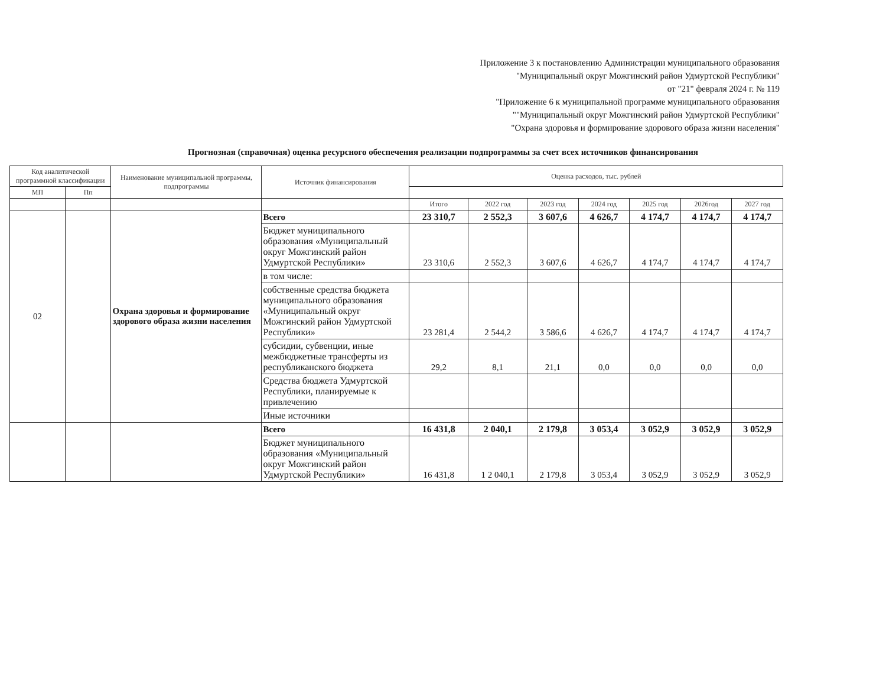Приложение 3 к постановлению Администрации муниципального образования
"Муниципальный округ Можгинский район Удмуртской Республики"
от "21" февраля 2024 г. № 119
"Приложение 6 к муниципальной программе муниципального образования
""Муниципальный округ Можгинский район Удмуртской Республики"
"Охрана здоровья и формирование здорового образа жизни населения"
Прогнозная (справочная) оценка ресурсного обеспечения реализации подпрограммы за счет всех источников финансирования
| Код аналитической программной классификации | | Наименование муниципальной программы, подпрограммы | Источник финансирования | Оценка расходов, тыс. рублей | | | | | | |
| --- | --- | --- | --- | --- | --- | --- | --- | --- | --- | --- |
| МП | Пп | | | | | | | | | |
| | | | | Итого | 2022 год | 2023 год | 2024 год | 2025 год | 2026год | 2027 год |
| 02 | | Охрана здоровья и формирование здорового образа жизни населения | Всего | 23 310,7 | 2 552,3 | 3 607,6 | 4 626,7 | 4 174,7 | 4 174,7 | 4 174,7 |
| | | | Бюджет муниципального образования «Муниципальный округ Можгинский район Удмуртской Республики» | 23 310,6 | 2 552,3 | 3 607,6 | 4 626,7 | 4 174,7 | 4 174,7 | 4 174,7 |
| | | | в том числе: | | | | | | | |
| | | | собственные средства бюджета муниципального образования «Муниципальный округ Можгинский район Удмуртской Республики» | 23 281,4 | 2 544,2 | 3 586,6 | 4 626,7 | 4 174,7 | 4 174,7 | 4 174,7 |
| | | | субсидии, субвенции, иные межбюджетные трансферты из республиканского бюджета | 29,2 | 8,1 | 21,1 | 0,0 | 0,0 | 0,0 | 0,0 |
| | | | Средства бюджета Удмуртской Республики, планируемые к привлечению | | | | | | | |
| | | | Иные источники | | | | | | | |
| | | | Всего | 16 431,8 | 2 040,1 | 2 179,8 | 3 053,4 | 3 052,9 | 3 052,9 | 3 052,9 |
| | | | Бюджет муниципального образования «Муниципальный округ Можгинский район Удмуртской Республики» | 16 431,8 | 1 2 040,1 | 2 179,8 | 3 053,4 | 3 052,9 | 3 052,9 | 3 052,9 |